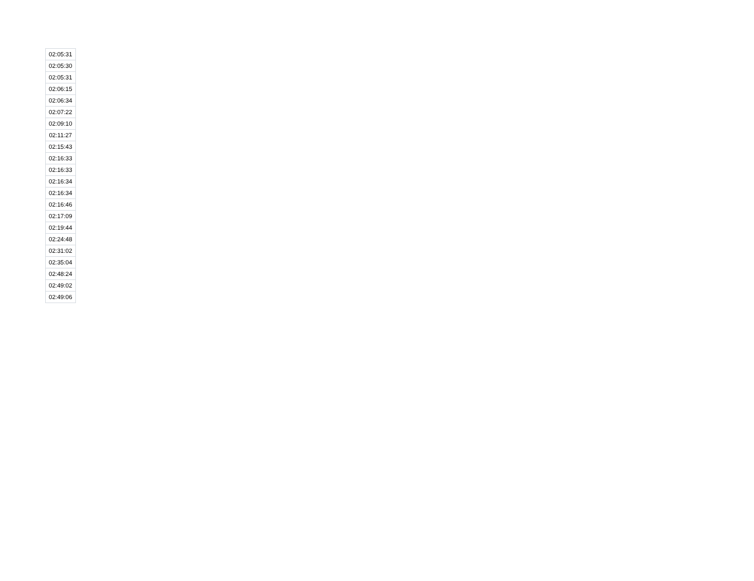| 02:05:31 |
| 02:05:30 |
| 02:05:31 |
| 02:06:15 |
| 02:06:34 |
| 02:07:22 |
| 02:09:10 |
| 02:11:27 |
| 02:15:43 |
| 02:16:33 |
| 02:16:33 |
| 02:16:34 |
| 02:16:34 |
| 02:16:46 |
| 02:17:09 |
| 02:19:44 |
| 02:24:48 |
| 02:31:02 |
| 02:35:04 |
| 02:48:24 |
| 02:49:02 |
| 02:49:06 |